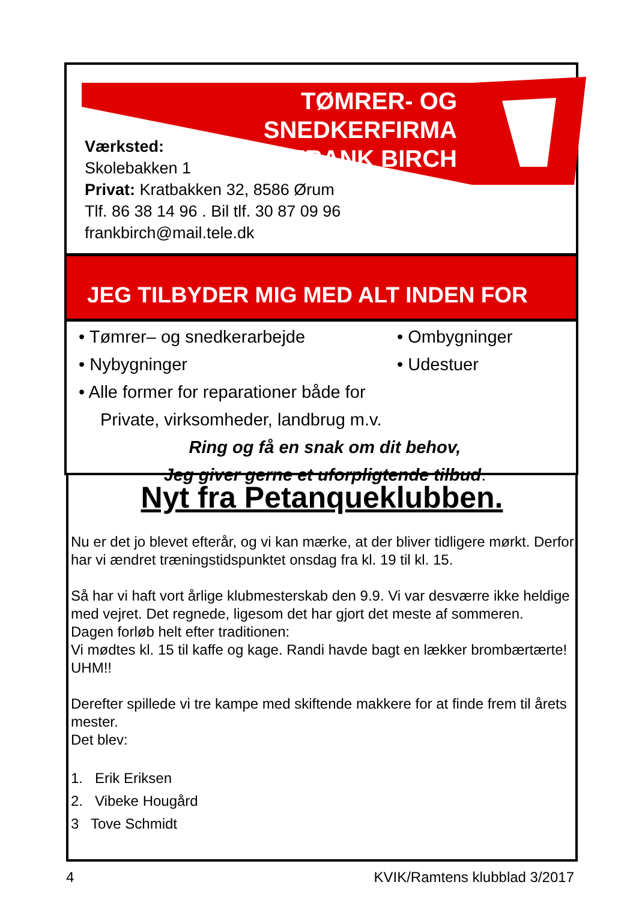TØMRER- OG SNEDKERFIRMA
FRANK BIRCH
Værksted:
Skolebakken 1
Privat: Kratbakken 32, 8586 Ørum
Tlf. 86 38 14 96 . Bil tlf. 30 87 09 96
frankbirch@mail.tele.dk
JEG TILBYDER MIG MED ALT INDEN FOR
• Tømrer– og snedkerarbejde • Ombygninger
• Nybygninger • Udestuer
• Alle former for reparationer både for
Private, virksomheder, landbrug m.v.
Ring og få en snak om dit behov,
Jeg giver gerne et uforpligtende tilbud.
Nyt fra Petanqueklubben.
Nu er det jo blevet efterår, og vi kan mærke, at der bliver tidligere mørkt. Derfor har vi ændret træningstidspunktet onsdag fra kl. 19 til kl. 15.
Så har vi haft vort årlige klubmesterskab den 9.9. Vi var desværre ikke heldige med vejret. Det regnede, ligesom det har gjort det meste af sommeren.
Dagen forløb helt efter traditionen:
Vi mødtes kl. 15 til kaffe og kage. Randi havde bagt en lækker brombærtærte! UHM!!
Derefter spillede vi tre kampe med skiftende makkere for at finde frem til årets mester.
Det blev:
1. Erik Eriksen
2. Vibeke Hougård
3 Tove Schmidt
4 KVIK/Ramtens klubblad 3/2017